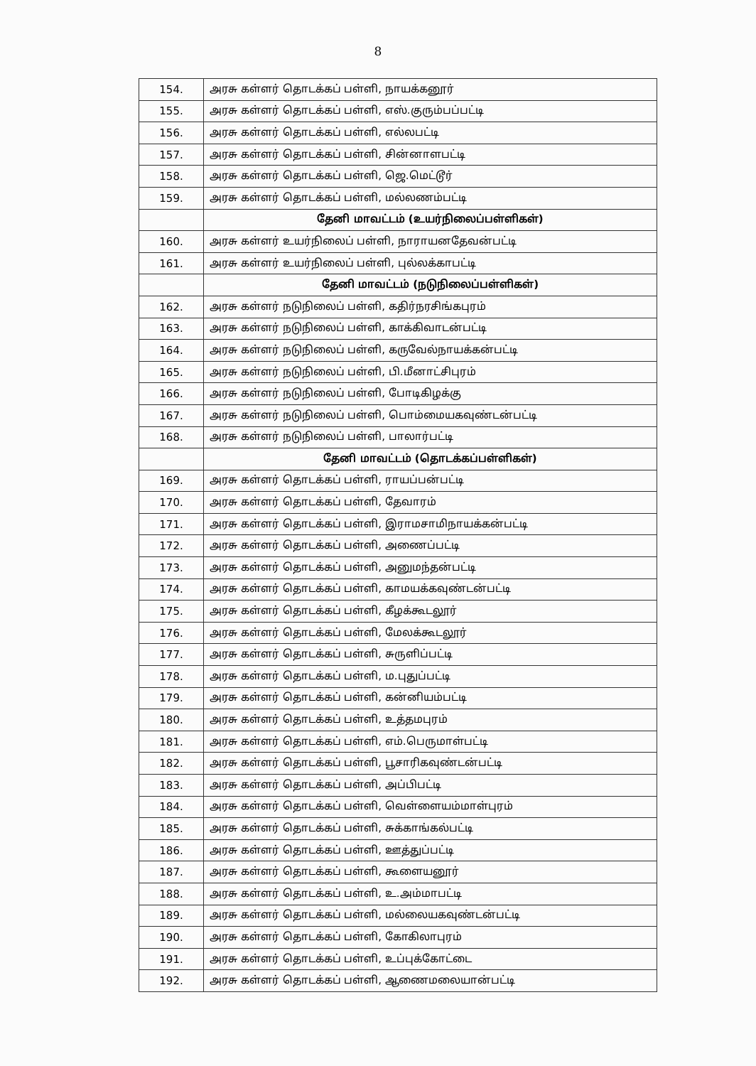8
| 154. | அரசு கள்ளர் தொடக்கப் பள்ளி, நாயக்கனூர் |
| 155. | அரசு கள்ளர் தொடக்கப் பள்ளி, எஸ்.குரும்பப்பட்டி |
| 156. | அரசு கள்ளர் தொடக்கப் பள்ளி, எல்லபட்டி |
| 157. | அரசு கள்ளர் தொடக்கப் பள்ளி, சின்னாளபட்டி |
| 158. | அரசு கள்ளர் தொடக்கப் பள்ளி, ஜெ.மெட்டூர் |
| 159. | அரசு கள்ளர் தொடக்கப் பள்ளி, மல்லணம்பட்டி |
| | தேனி மாவட்டம் (உயர்நிலைப்பள்ளிகள்) |
| 160. | அரசு கள்ளர் உயர்நிலைப் பள்ளி, நாராயனதேவன்பட்டி |
| 161. | அரசு கள்ளர் உயர்நிலைப் பள்ளி, புல்லக்காபட்டி |
| | தேனி மாவட்டம் (நடுநிலைப்பள்ளிகள்) |
| 162. | அரசு கள்ளர் நடுநிலைப் பள்ளி, கதிர்நரசிங்கபுரம் |
| 163. | அரசு கள்ளர் நடுநிலைப் பள்ளி, காக்கிவாடன்பட்டி |
| 164. | அரசு கள்ளர் நடுநிலைப் பள்ளி, கருவேல்நாயக்கன்பட்டி |
| 165. | அரசு கள்ளர் நடுநிலைப் பள்ளி, பி.மீனாட்சிபுரம் |
| 166. | அரசு கள்ளர் நடுநிலைப் பள்ளி, போடிகிழக்கு |
| 167. | அரசு கள்ளர் நடுநிலைப் பள்ளி, பொம்மையகவுண்டன்பட்டி |
| 168. | அரசு கள்ளர் நடுநிலைப் பள்ளி, பாலார்பட்டி |
| | தேனி மாவட்டம் (தொடக்கப்பள்ளிகள்) |
| 169. | அரசு கள்ளர் தொடக்கப் பள்ளி, ராயப்பன்பட்டி |
| 170. | அரசு கள்ளர் தொடக்கப் பள்ளி, தேவாரம் |
| 171. | அரசு கள்ளர் தொடக்கப் பள்ளி, இராமசாமிநாயக்கன்பட்டி |
| 172. | அரசு கள்ளர் தொடக்கப் பள்ளி, அணைப்பட்டி |
| 173. | அரசு கள்ளர் தொடக்கப் பள்ளி, அனுமந்தன்பட்டி |
| 174. | அரசு கள்ளர் தொடக்கப் பள்ளி, காமயக்கவுண்டன்பட்டி |
| 175. | அரசு கள்ளர் தொடக்கப் பள்ளி, கீழக்கூடலூர் |
| 176. | அரசு கள்ளர் தொடக்கப் பள்ளி, மேலக்கூடலூர் |
| 177. | அரசு கள்ளர் தொடக்கப் பள்ளி, சுருளிப்பட்டி |
| 178. | அரசு கள்ளர் தொடக்கப் பள்ளி, ம.புதுப்பட்டி |
| 179. | அரசு கள்ளர் தொடக்கப் பள்ளி, கன்னியம்பட்டி |
| 180. | அரசு கள்ளர் தொடக்கப் பள்ளி, உத்தமபுரம் |
| 181. | அரசு கள்ளர் தொடக்கப் பள்ளி, எம்.பெருமாள்பட்டி |
| 182. | அரசு கள்ளர் தொடக்கப் பள்ளி, பூசாரிகவுண்டன்பட்டி |
| 183. | அரசு கள்ளர் தொடக்கப் பள்ளி, அப்பிபட்டி |
| 184. | அரசு கள்ளர் தொடக்கப் பள்ளி, வெள்ளையம்மாள்புரம் |
| 185. | அரசு கள்ளர் தொடக்கப் பள்ளி, சுக்காங்கல்பட்டி |
| 186. | அரசு கள்ளர் தொடக்கப் பள்ளி, ஊத்துப்பட்டி |
| 187. | அரசு கள்ளர் தொடக்கப் பள்ளி, கூளையனூர் |
| 188. | அரசு கள்ளர் தொடக்கப் பள்ளி, உ.அம்மாபட்டி |
| 189. | அரசு கள்ளர் தொடக்கப் பள்ளி, மல்லையகவுண்டன்பட்டி |
| 190. | அரசு கள்ளர் தொடக்கப் பள்ளி, கோகிலாபுரம் |
| 191. | அரசு கள்ளர் தொடக்கப் பள்ளி, உப்புக்கோட்டை |
| 192. | அரசு கள்ளர் தொடக்கப் பள்ளி, ஆணைமலையான்பட்டி |